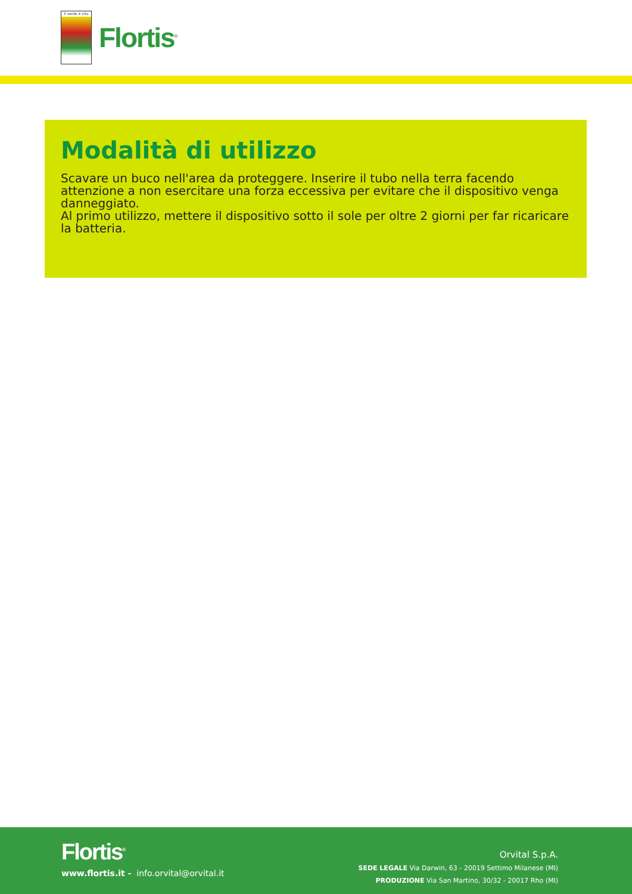il verde è vita
Flortis<sup>®</sup>
Modalità di utilizzo
Scavare un buco nell'area da proteggere. Inserire il tubo nella terra facendo attenzione a non esercitare una forza eccessiva per evitare che il dispositivo venga danneggiato.
Al primo utilizzo, mettere il dispositivo sotto il sole per oltre 2 giorni per far ricaricare la batteria.
Flortis<sup>®</sup>
www.flortis.it - info.orvital@orvital.it
Orvital S.p.A.
SEDE LEGALE Via Darwin, 63 - 20019 Settimo Milanese (MI)
PRODUZIONE Via San Martino, 30/32 - 20017 Rho (MI)